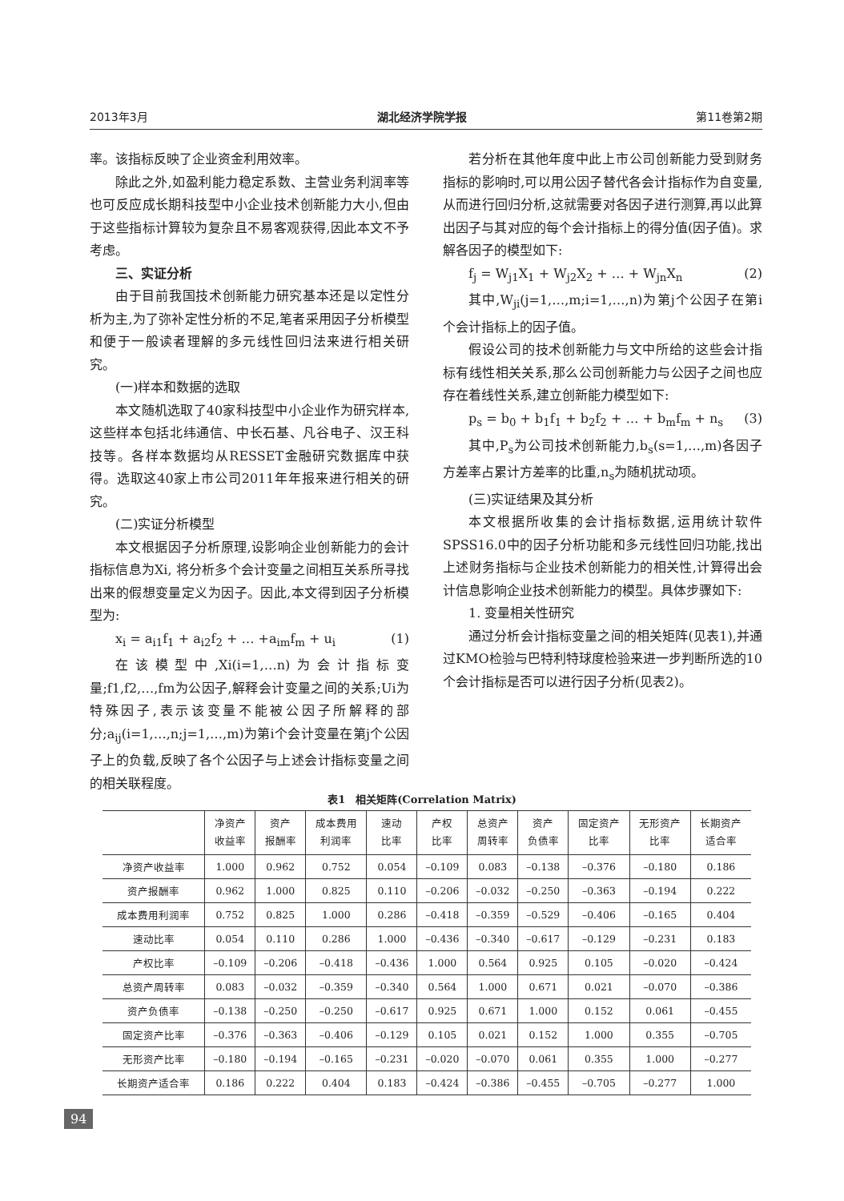2013年3月 湖北经济学院学报 第11卷第2期
率。该指标反映了企业资金利用效率。
除此之外,如盈利能力稳定系数、主营业务利润率等也可反应成长期科技型中小企业技术创新能力大小,但由于这些指标计算较为复杂且不易客观获得,因此本文不予考虑。
三、实证分析
由于目前我国技术创新能力研究基本还是以定性分析为主,为了弥补定性分析的不足,笔者采用因子分析模型和便于一般读者理解的多元线性回归法来进行相关研究。
(一)样本和数据的选取
本文随机选取了40家科技型中小企业作为研究样本,这些样本包括北纬通信、中长石基、凡谷电子、汉王科技等。各样本数据均从RESSET金融研究数据库中获得。选取这40家上市公司2011年年报来进行相关的研究。
(二)实证分析模型
本文根据因子分析原理,设影响企业创新能力的会计指标信息为Xi, 将分析多个会计变量之间相互关系所寻找出来的假想变量定义为因子。因此,本文得到因子分析模型为:
x<sub>i</sub> = a<sub>i1</sub>f<sub>1</sub> + a<sub>i2</sub>f<sub>2</sub> + … +a<sub>im</sub>f<sub>m</sub> + u<sub>i</sub> (1)
在该模型中,Xi(i=1,…n)为会计指标变量;f1,f2,…,fm为公因子,解释会计变量之间的关系;Ui为特殊因子,表示该变量不能被公因子所解释的部分;a<sub>ij</sub>(i=1,…,n;j=1,…,m)为第i个会计变量在第j个公因子上的负载,反映了各个公因子与上述会计指标变量之间的相关联程度。
若分析在其他年度中此上市公司创新能力受到财务指标的影响时,可以用公因子替代各会计指标作为自变量,从而进行回归分析,这就需要对各因子进行测算,再以此算出因子与其对应的每个会计指标上的得分值(因子值)。求解各因子的模型如下:
f<sub>j</sub> = W<sub>j1</sub>X<sub>1</sub> + W<sub>j2</sub>X<sub>2</sub> + … + W<sub>jn</sub>X<sub>n</sub> (2)
其中,W<sub>ji</sub>(j=1,…,m;i=1,…,n)为第j个公因子在第i个会计指标上的因子值。
假设公司的技术创新能力与文中所给的这些会计指标有线性相关关系,那么公司创新能力与公因子之间也应存在着线性关系,建立创新能力模型如下:
p<sub>s</sub> = b<sub>0</sub> + b<sub>1</sub>f<sub>1</sub> + b<sub>2</sub>f<sub>2</sub> + … + b<sub>m</sub>f<sub>m</sub> + n<sub>s</sub> (3)
其中,P<sub>s</sub>为公司技术创新能力,b<sub>s</sub>(s=1,…,m)各因子方差率占累计方差率的比重,n<sub>s</sub>为随机扰动项。
(三)实证结果及其分析
本文根据所收集的会计指标数据,运用统计软件SPSS16.0中的因子分析功能和多元线性回归功能,找出上述财务指标与企业技术创新能力的相关性,计算得出会计信息影响企业技术创新能力的模型。具体步骤如下:
1. 变量相关性研究
通过分析会计指标变量之间的相关矩阵(见表1),并通过KMO检验与巴特利特球度检验来进一步判断所选的10个会计指标是否可以进行因子分析(见表2)。
表1　相关矩阵(Correlation Matrix)
| | 净资产 收益率 | 资产 报酬率 | 成本费用 利润率 | 速动 比率 | 产权 比率 | 总资产 周转率 | 资产 负债率 | 固定资产 比率 | 无形资产 比率 | 长期资产 适合率 |
| --- | --- | --- | --- | --- | --- | --- | --- | --- | --- | --- |
| 净资产收益率 | 1.000 | 0.962 | 0.752 | 0.054 | –0.109 | 0.083 | –0.138 | –0.376 | –0.180 | 0.186 |
| 资产报酬率 | 0.962 | 1.000 | 0.825 | 0.110 | –0.206 | –0.032 | –0.250 | –0.363 | –0.194 | 0.222 |
| 成本费用利润率 | 0.752 | 0.825 | 1.000 | 0.286 | –0.418 | –0.359 | –0.529 | –0.406 | –0.165 | 0.404 |
| 速动比率 | 0.054 | 0.110 | 0.286 | 1.000 | –0.436 | –0.340 | –0.617 | –0.129 | –0.231 | 0.183 |
| 产权比率 | –0.109 | –0.206 | –0.418 | –0.436 | 1.000 | 0.564 | 0.925 | 0.105 | –0.020 | –0.424 |
| 总资产周转率 | 0.083 | –0.032 | –0.359 | –0.340 | 0.564 | 1.000 | 0.671 | 0.021 | –0.070 | –0.386 |
| 资产负债率 | –0.138 | –0.250 | –0.250 | –0.617 | 0.925 | 0.671 | 1.000 | 0.152 | 0.061 | –0.455 |
| 固定资产比率 | –0.376 | –0.363 | –0.406 | –0.129 | 0.105 | 0.021 | 0.152 | 1.000 | 0.355 | –0.705 |
| 无形资产比率 | –0.180 | –0.194 | –0.165 | –0.231 | –0.020 | –0.070 | 0.061 | 0.355 | 1.000 | –0.277 |
| 长期资产适合率 | 0.186 | 0.222 | 0.404 | 0.183 | –0.424 | –0.386 | –0.455 | –0.705 | –0.277 | 1.000 |
94